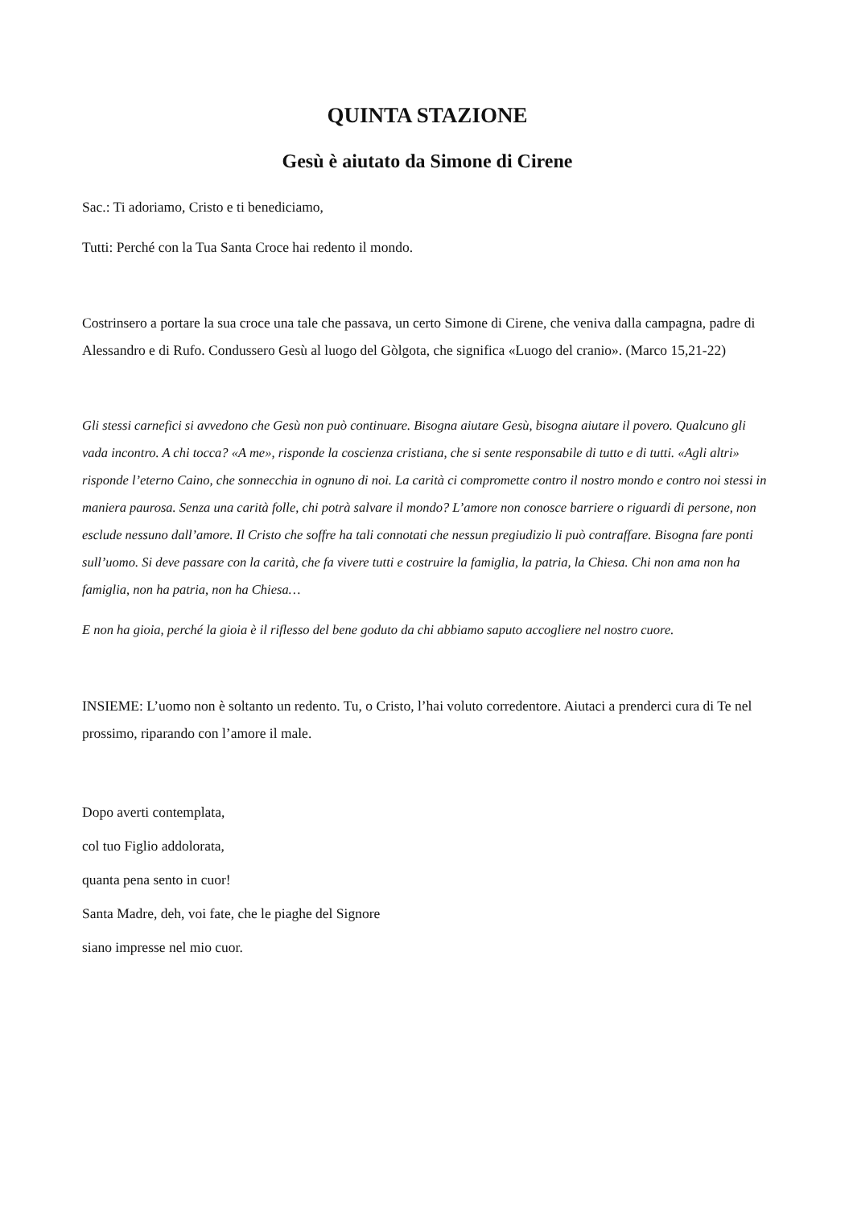QUINTA STAZIONE
Gesù è aiutato da Simone di Cirene
Sac.: Ti adoriamo, Cristo e ti benediciamo,
Tutti: Perché con la Tua Santa Croce hai redento il mondo.
Costrinsero a portare la sua croce una tale che passava, un certo Simone di Cirene, che veniva dalla campagna, padre di Alessandro e di Rufo. Condussero Gesù al luogo del Gòlgota, che significa «Luogo del cranio». (Marco 15,21-22)
Gli stessi carnefici si avvedono che Gesù non può continuare. Bisogna aiutare Gesù, bisogna aiutare il povero. Qualcuno gli vada incontro. A chi tocca? «A me», risponde la coscienza cristiana, che si sente responsabile di tutto e di tutti. «Agli altri» risponde l’eterno Caino, che sonnecchia in ognuno di noi. La carità ci compromette contro il nostro mondo e contro noi stessi in maniera paurosa. Senza una carità folle, chi potrà salvare il mondo? L’amore non conosce barriere o riguardi di persone, non esclude nessuno dall’amore. Il Cristo che soffre ha tali connotati che nessun pregiudizio li può contraffare. Bisogna fare ponti sull’uomo. Si deve passare con la carità, che fa vivere tutti e costruire la famiglia, la patria, la Chiesa. Chi non ama non ha famiglia, non ha patria, non ha Chiesa…
E non ha gioia, perché la gioia è il riflesso del bene goduto da chi abbiamo saputo accogliere nel nostro cuore.
INSIEME: L’uomo non è soltanto un redento. Tu, o Cristo, l’hai voluto corredentore. Aiutaci a prenderci cura di Te nel prossimo, riparando con l’amore il male.
Dopo averti contemplata,
col tuo Figlio addolorata,
quanta pena sento in cuor!
Santa Madre, deh, voi fate, che le piaghe del Signore
siano impresse nel mio cuor.